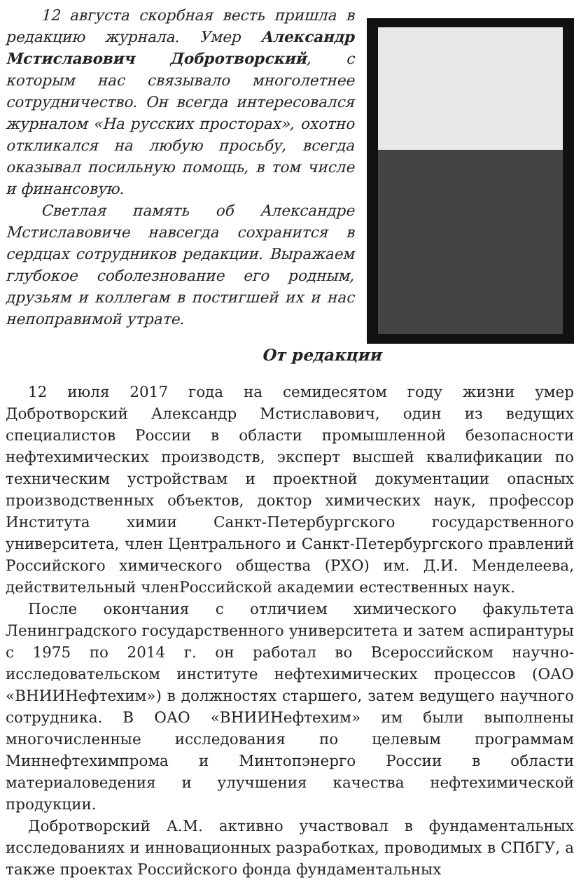12 августа скорбная весть пришла в редакцию журнала. Умер Александр Мстиславович Добротворский, с которым нас связывало многолетнее сотрудничество. Он всегда интересовался журналом «На русских просторах», охотно откликался на любую просьбу, всегда оказывал посильную помощь, в том числе и финансовую.
Светлая память об Александре Мстиславовиче навсегда сохранится в сердцах сотрудников редакции. Выражаем глубокое соболезнование его родным, друзьям и коллегам в постигшей их и нас непоправимой утрате.
От редакции
12 июля 2017 года на семидесятом году жизни умер Добротворский Александр Мстиславович, один из ведущих специалистов России в области промышленной безопасности нефтехимических производств, эксперт высшей квалификации по техническим устройствам и проектной документации опасных производственных объектов, доктор химических наук, профессор Института химии Санкт-Петербургского государственного университета, член Центрального и Санкт-Петербургского правлений Российского химического общества (РХО) им. Д.И. Менделеева, действительный членРоссийской академии естественных наук.
После окончания с отличием химического факультета Ленинградского государственного университета и затем аспирантуры с 1975 по 2014 г. он работал во Всероссийском научно-исследовательском институте нефтехимических процессов (ОАО «ВНИИНефтехим») в должностях старшего, затем ведущего научного сотрудника. В ОАО «ВНИИНефтехим» им были выполнены многочисленные исследования по целевым программам Миннефтехимпрома и Минтопэнерго России в области материаловедения и улучшения качества нефтехимической продукции.
Добротворский А.М. активно участвовал в фундаментальных исследованиях и инновационных разработках, проводимых в СПбГУ, а также проектах Российского фонда фундаментальных